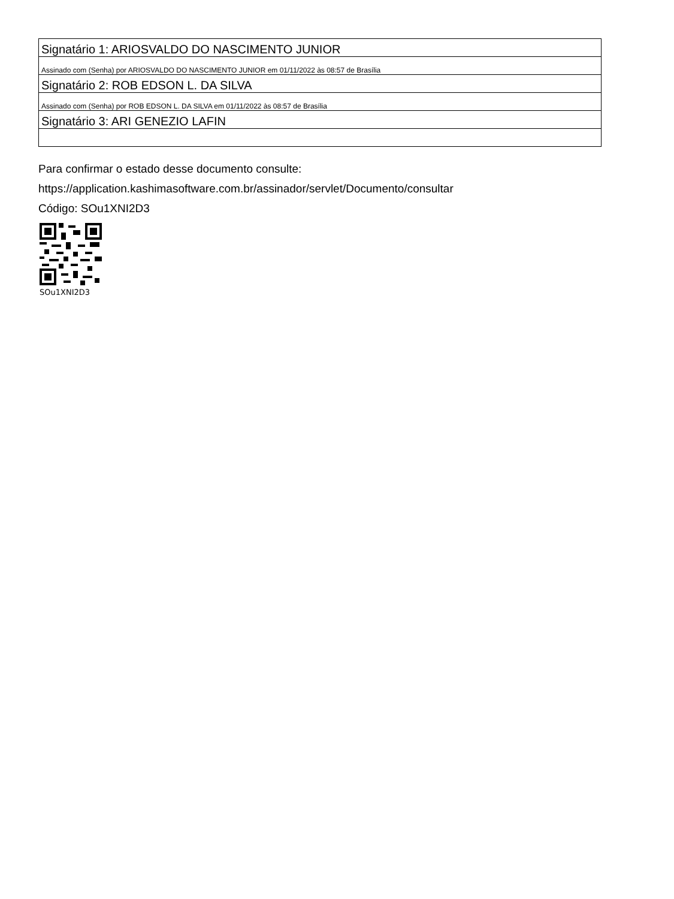| Signatário 1: ARIOSVALDO DO NASCIMENTO JUNIOR |
| Assinado com (Senha) por ARIOSVALDO DO NASCIMENTO JUNIOR em 01/11/2022 às 08:57 de Brasília |
| Signatário 2: ROB EDSON L. DA SILVA |
| Assinado com (Senha) por ROB EDSON L. DA SILVA em 01/11/2022 às 08:57 de Brasília |
| Signatário 3: ARI GENEZIO LAFIN |
Para confirmar o estado desse documento consulte:
https://application.kashimasoftware.com.br/assinador/servlet/Documento/consultar
Código: SOu1XNI2D3
SOu1XNI2D3